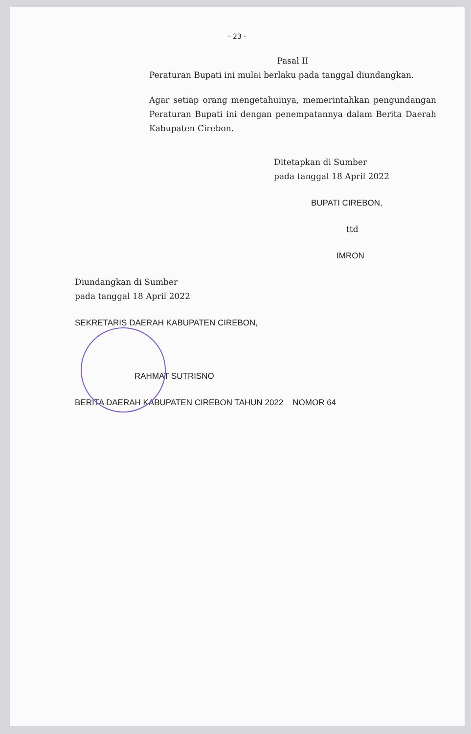- 23 -
Pasal II
Peraturan Bupati ini mulai berlaku pada tanggal diundangkan.
Agar setiap orang mengetahuinya, memerintahkan pengundangan Peraturan Bupati ini dengan penempatannya dalam Berita Daerah Kabupaten Cirebon.
Ditetapkan di Sumber
pada tanggal 18 April 2022
BUPATI CIREBON,
ttd
IMRON
Diundangkan di Sumber
pada tanggal 18 April 2022
SEKRETARIS DAERAH KABUPATEN CIREBON,
RAHMAT SUTRISNO
BERITA DAERAH KABUPATEN CIREBON TAHUN 2022 NOMOR 64